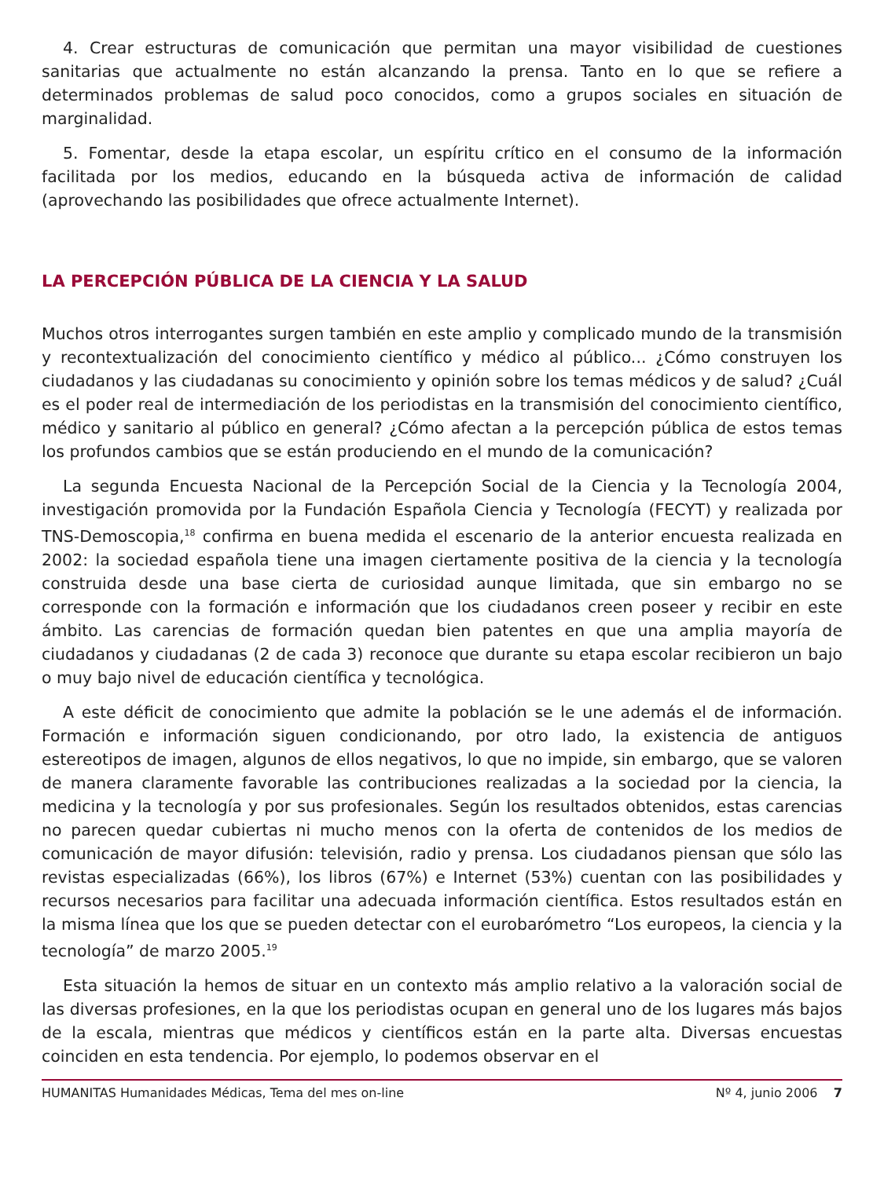4. Crear estructuras de comunicación que permitan una mayor visibilidad de cuestiones sanitarias que actualmente no están alcanzando la prensa. Tanto en lo que se refiere a determinados problemas de salud poco conocidos, como a grupos sociales en situación de marginalidad.
5. Fomentar, desde la etapa escolar, un espíritu crítico en el consumo de la información facilitada por los medios, educando en la búsqueda activa de información de calidad (aprovechando las posibilidades que ofrece actualmente Internet).
LA PERCEPCIÓN PÚBLICA DE LA CIENCIA Y LA SALUD
Muchos otros interrogantes surgen también en este amplio y complicado mundo de la transmisión y recontextualización del conocimiento científico y médico al público... ¿Cómo construyen los ciudadanos y las ciudadanas su conocimiento y opinión sobre los temas médicos y de salud? ¿Cuál es el poder real de intermediación de los periodistas en la transmisión del conocimiento científico, médico y sanitario al público en general? ¿Cómo afectan a la percepción pública de estos temas los profundos cambios que se están produciendo en el mundo de la comunicación?
La segunda Encuesta Nacional de la Percepción Social de la Ciencia y la Tecnología 2004, investigación promovida por la Fundación Española Ciencia y Tecnología (FECYT) y realizada por TNS-Demoscopia,<sup>18</sup> confirma en buena medida el escenario de la anterior encuesta realizada en 2002: la sociedad española tiene una imagen ciertamente positiva de la ciencia y la tecnología construida desde una base cierta de curiosidad aunque limitada, que sin embargo no se corresponde con la formación e información que los ciudadanos creen poseer y recibir en este ámbito. Las carencias de formación quedan bien patentes en que una amplia mayoría de ciudadanos y ciudadanas (2 de cada 3) reconoce que durante su etapa escolar recibieron un bajo o muy bajo nivel de educación científica y tecnológica.
A este déficit de conocimiento que admite la población se le une además el de información. Formación e información siguen condicionando, por otro lado, la existencia de antiguos estereotipos de imagen, algunos de ellos negativos, lo que no impide, sin embargo, que se valoren de manera claramente favorable las contribuciones realizadas a la sociedad por la ciencia, la medicina y la tecnología y por sus profesionales. Según los resultados obtenidos, estas carencias no parecen quedar cubiertas ni mucho menos con la oferta de contenidos de los medios de comunicación de mayor difusión: televisión, radio y prensa. Los ciudadanos piensan que sólo las revistas especializadas (66%), los libros (67%) e Internet (53%) cuentan con las posibilidades y recursos necesarios para facilitar una adecuada información científica. Estos resultados están en la misma línea que los que se pueden detectar con el eurobarómetro “Los europeos, la ciencia y la tecnología” de marzo 2005.<sup>19</sup>
Esta situación la hemos de situar en un contexto más amplio relativo a la valoración social de las diversas profesiones, en la que los periodistas ocupan en general uno de los lugares más bajos de la escala, mientras que médicos y científicos están en la parte alta. Diversas encuestas coinciden en esta tendencia. Por ejemplo, lo podemos observar en el
HUMANITAS Humanidades Médicas, Tema del mes on-line Nº 4, junio 2006 7